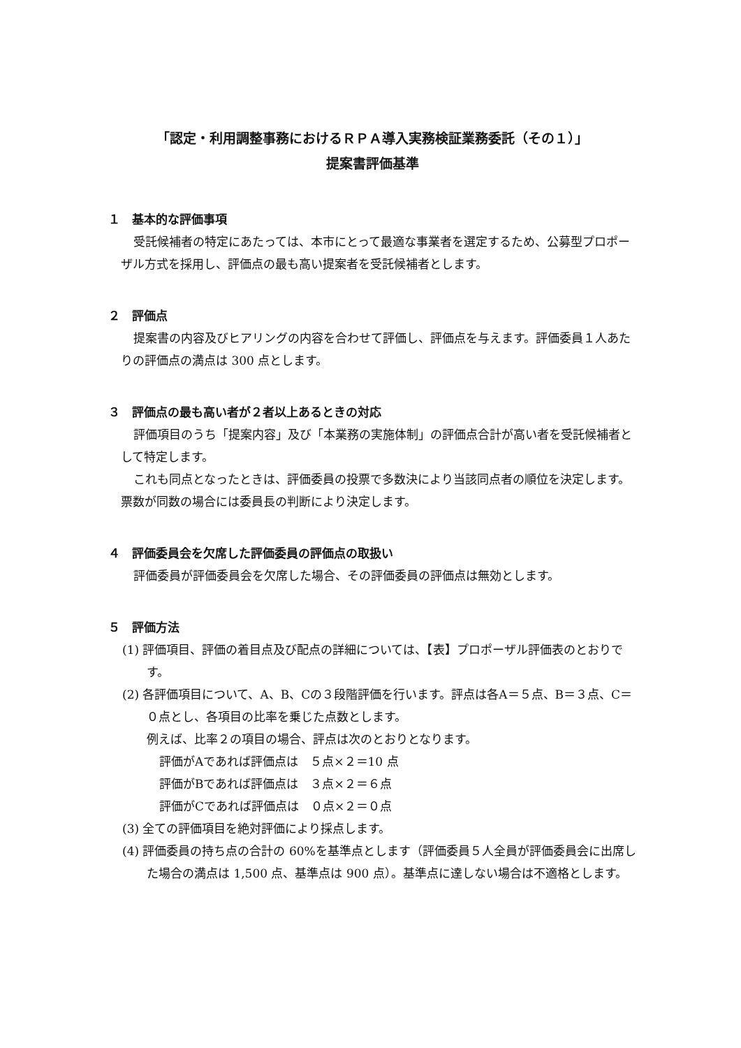「認定・利用調整事務におけるＲＰＡ導入実務検証業務委託（その１）」
提案書評価基準
１　基本的な評価事項
受託候補者の特定にあたっては、本市にとって最適な事業者を選定するため、公募型プロポーザル方式を採用し、評価点の最も高い提案者を受託候補者とします。
２　評価点
提案書の内容及びヒアリングの内容を合わせて評価し、評価点を与えます。評価委員１人あたりの評価点の満点は 300 点とします。
３　評価点の最も高い者が２者以上あるときの対応
評価項目のうち「提案内容」及び「本業務の実施体制」の評価点合計が高い者を受託候補者として特定します。
これも同点となったときは、評価委員の投票で多数決により当該同点者の順位を決定します。票数が同数の場合には委員長の判断により決定します。
４　評価委員会を欠席した評価委員の評価点の取扱い
評価委員が評価委員会を欠席した場合、その評価委員の評価点は無効とします。
５　評価方法
(1) 評価項目、評価の着目点及び配点の詳細については、【表】プロポーザル評価表のとおりです。
(2) 各評価項目について、A、B、Cの３段階評価を行います。評点は各A＝５点、B＝３点、C＝０点とし、各項目の比率を乗じた点数とします。
例えば、比率２の項目の場合、評点は次のとおりとなります。
評価がAであれば評価点は　５点×２＝10 点
評価がBであれば評価点は　３点×２＝６点
評価がCであれば評価点は　０点×２＝０点
(3) 全ての評価項目を絶対評価により採点します。
(4) 評価委員の持ち点の合計の 60%を基準点とします（評価委員５人全員が評価委員会に出席した場合の満点は 1,500 点、基準点は 900 点）。基準点に達しない場合は不適格とします。